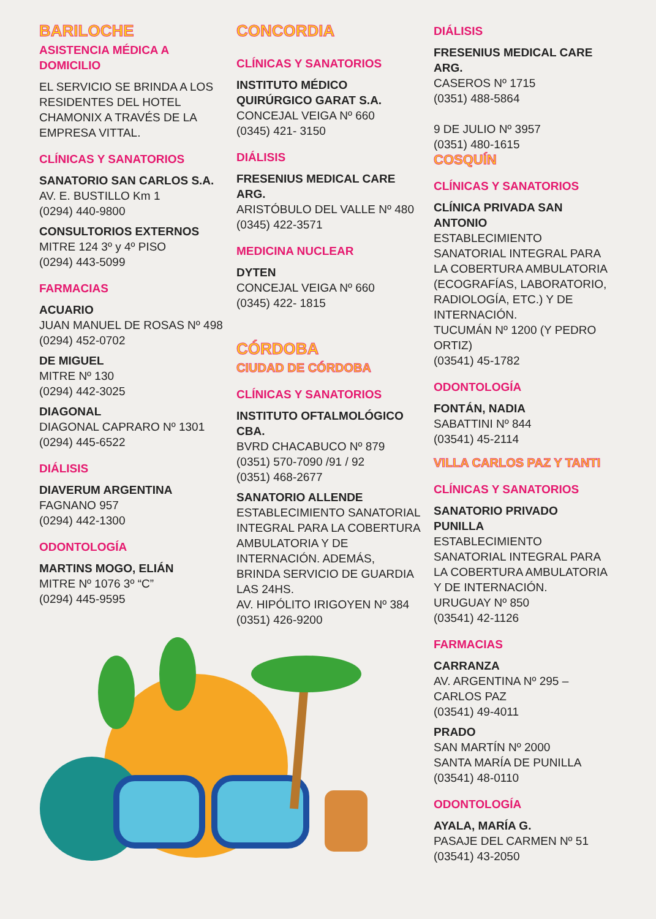BARILOCHE
ASISTENCIA MÉDICA A DOMICILIO
EL SERVICIO SE BRINDA A LOS RESIDENTES DEL HOTEL CHAMONIX A TRAVÉS DE LA EMPRESA VITTAL.
CLÍNICAS Y SANATORIOS
SANATORIO SAN CARLOS S.A.
AV. E. BUSTILLO Km 1
(0294) 440-9800
CONSULTORIOS EXTERNOS
MITRE 124 3º y 4º PISO
(0294) 443-5099
FARMACIAS
ACUARIO
JUAN MANUEL DE ROSAS Nº 498
(0294) 452-0702
DE MIGUEL
MITRE Nº 130
(0294) 442-3025
DIAGONAL
DIAGONAL CAPRARO Nº 1301
(0294) 445-6522
DIÁLISIS
DIAVERUM ARGENTINA
FAGNANO 957
(0294) 442-1300
ODONTOLOGÍA
MARTINS MOGO, ELIÁN
MITRE Nº 1076 3º “C”
(0294) 445-9595
CONCORDIA
CLÍNICAS Y SANATORIOS
INSTITUTO MÉDICO QUIRÚRGICO GARAT S.A.
CONCEJAL VEIGA Nº 660
(0345) 421- 3150
DIÁLISIS
FRESENIUS MEDICAL CARE ARG.
ARISTÓBULO DEL VALLE Nº 480
(0345) 422-3571
MEDICINA NUCLEAR
DYTEN
CONCEJAL VEIGA Nº 660
(0345) 422- 1815
CÓRDOBA
CIUDAD DE CÓRDOBA
CLÍNICAS Y SANATORIOS
INSTITUTO OFTALMOLÓGICO CBA.
BVRD CHACABUCO Nº 879
(0351) 570-7090 /91 / 92
(0351) 468-2677
SANATORIO ALLENDE
ESTABLECIMIENTO SANATORIAL INTEGRAL PARA LA COBERTURA AMBULATORIA Y DE INTERNACIÓN. ADEMÁS, BRINDA SERVICIO DE GUARDIA LAS 24HS.
AV. HIPÓLITO IRIGOYEN Nº 384
(0351) 426-9200
DIÁLISIS
FRESENIUS MEDICAL CARE ARG.
CASEROS Nº 1715
(0351) 488-5864
9 DE JULIO Nº 3957
(0351) 480-1615
COSQUÍN
CLÍNICAS Y SANATORIOS
CLÍNICA PRIVADA SAN ANTONIO
ESTABLECIMIENTO SANATORIAL INTEGRAL PARA LA COBERTURA AMBULATORIA (ECOGRAFÍAS, LABORATORIO, RADIOLOGÍA, ETC.) Y DE INTERNACIÓN.
TUCUMÁN Nº 1200 (Y PEDRO ORTIZ)
(03541) 45-1782
ODONTOLOGÍA
FONTÁN, NADIA
SABATTINI Nº 844
(03541) 45-2114
VILLA CARLOS PAZ Y TANTI
CLÍNICAS Y SANATORIOS
SANATORIO PRIVADO PUNILLA
ESTABLECIMIENTO SANATORIAL INTEGRAL PARA LA COBERTURA AMBULATORIA Y DE INTERNACIÓN.
URUGUAY Nº 850
(03541) 42-1126
FARMACIAS
CARRANZA
AV. ARGENTINA Nº 295 – CARLOS PAZ
(03541) 49-4011
PRADO
SAN MARTÍN Nº 2000
SANTA MARÍA DE PUNILLA
(03541) 48-0110
ODONTOLOGÍA
AYALA, MARÍA G.
PASAJE DEL CARMEN Nº 51
(03541) 43-2050